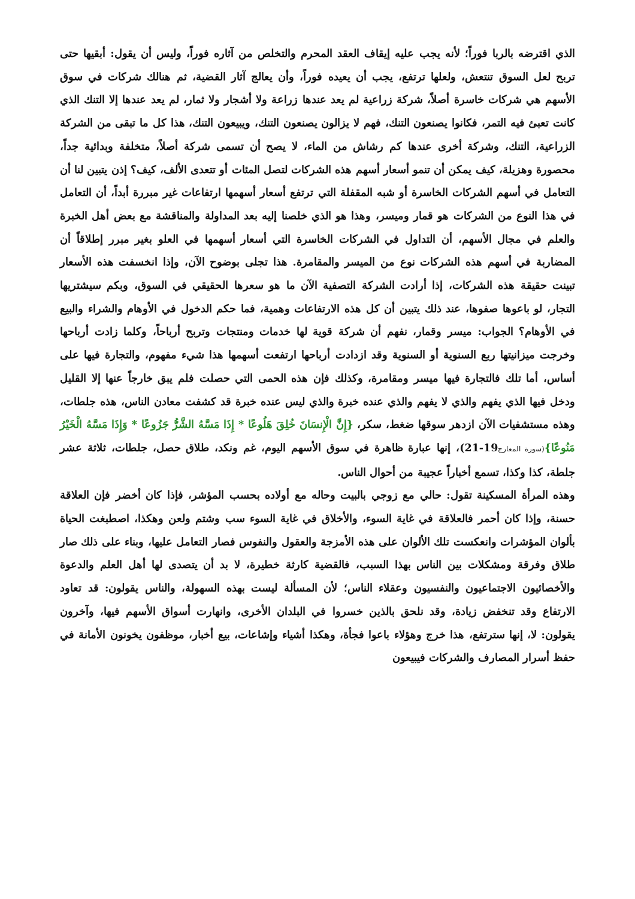الذي اقترضه بالربا فوراً؛ لأنه يجب عليه إيقاف العقد المحرم والتخلص من آثاره فوراً، وليس أن يقول: أبقيها حتى تربح لعل السوق تنتعش، ولعلها ترتفع، يجب أن يعيده فوراً، وأن يعالج آثار القضية، ثم هنالك شركات في سوق الأسهم هي شركات خاسرة أصلاً، شركة زراعية لم يعد عندها زراعة ولا أشجار ولا ثمار، لم يعد عندها إلا التنك الذي كانت تعبئ فيه التمر، فكانوا يصنعون التنك، فهم لا يزالون يصنعون التنك، ويبيعون التنك، هذا كل ما تبقى من الشركة الزراعية، التنك، وشركة أخرى عندها كم رشاش من الماء، لا يصح أن تسمى شركة أصلاً، متخلفة وبدائية جداً، محصورة وهزيلة، كيف يمكن أن تنمو أسعار أسهم هذه الشركات لتصل المئات أو تتعدى الألف، كيف؟ إذن يتبين لنا أن التعامل في أسهم الشركات الخاسرة أو شبه المقفلة التي ترتفع أسعار أسهمها ارتفاعات غير مبررة أبداً، أن التعامل في هذا النوع من الشركات هو قمار وميسر، وهذا هو الذي خلصنا إليه بعد المداولة والمناقشة مع بعض أهل الخبرة والعلم في مجال الأسهم، أن التداول في الشركات الخاسرة التي أسعار أسهمها في العلو بغير مبرر إطلاقاً أن المضاربة في أسهم هذه الشركات نوع من الميسر والمقامرة. هذا تجلى بوضوح الآن، وإذا انخسفت هذه الأسعار تبينت حقيقة هذه الشركات، إذا أرادت الشركة التصفية الآن ما هو سعرها الحقيقي في السوق، وبكم سيشتريها التجار، لو باعوها صفوها، عند ذلك يتبين أن كل هذه الارتفاعات وهمية، فما حكم الدخول في الأوهام والشراء والبيع في الأوهام؟ الجواب: ميسر وقمار، نفهم أن شركة قوية لها خدمات ومنتجات وتربح أرباحاً، وكلما زادت أرباحها وخرجت ميزانيتها ربع السنوية أو السنوية وقد ازدادت أرباحها ارتفعت أسهمها هذا شيء مفهوم، والتجارة فيها على أساس، أما تلك فالتجارة فيها ميسر ومقامرة، وكذلك فإن هذه الحمى التي حصلت فلم يبق خارجاً عنها إلا القليل ودخل فيها الذي يفهم والذي لا يفهم والذي عنده خبرة والذي ليس عنده خبرة قد كشفت معادن الناس، هذه جلطات، وهذه مستشفيات الآن ازدهر سوقها ضغط، سكر، {إِنَّ الْإِنسَانَ خُلِقَ هَلُوعًا * إِذَا مَسَّهُ الشَّرُّ جَزُوعًا * وَإِذَا مَسَّهُ الْخَيْرُ مَنُوعًا}(سورة المعارج19-21)، إنها عبارة ظاهرة في سوق الأسهم اليوم، غم ونكد، طلاق حصل، جلطات، ثلاثة عشر جلطة، كذا وكذا، تسمع أخباراً عجيبة من أحوال الناس.
وهذه المرأة المسكينة تقول: حالي مع زوجي بالبيت وحاله مع أولاده بحسب المؤشر، فإذا كان أخضر فإن العلاقة حسنة، وإذا كان أحمر فالعلاقة في غاية السوء، والأخلاق في غاية السوء سب وشتم ولعن وهكذا، اصطبغت الحياة بألوان المؤشرات وانعكست تلك الألوان على هذه الأمزجة والعقول والنفوس فصار التعامل عليها، وبناء على ذلك صار طلاق وفرقة ومشكلات بين الناس بهذا السبب، فالقضية كارثة خطيرة، لا بد أن يتصدى لها أهل العلم والدعوة والأخصائيون الاجتماعيون والنفسيون وعقلاء الناس؛ لأن المسألة ليست بهذه السهولة، والناس يقولون: قد تعاود الارتفاع وقد تنخفض زيادة، وقد نلحق بالذين خسروا في البلدان الأخرى، وانهارت أسواق الأسهم فيها، وآخرون يقولون: لا، إنها سترتفع، هذا خرج وهؤلاء باعوا فجأة، وهكذا أشياء وإشاعات، بيع أخبار، موظفون يخونون الأمانة في حفظ أسرار المصارف والشركات فيبيعون